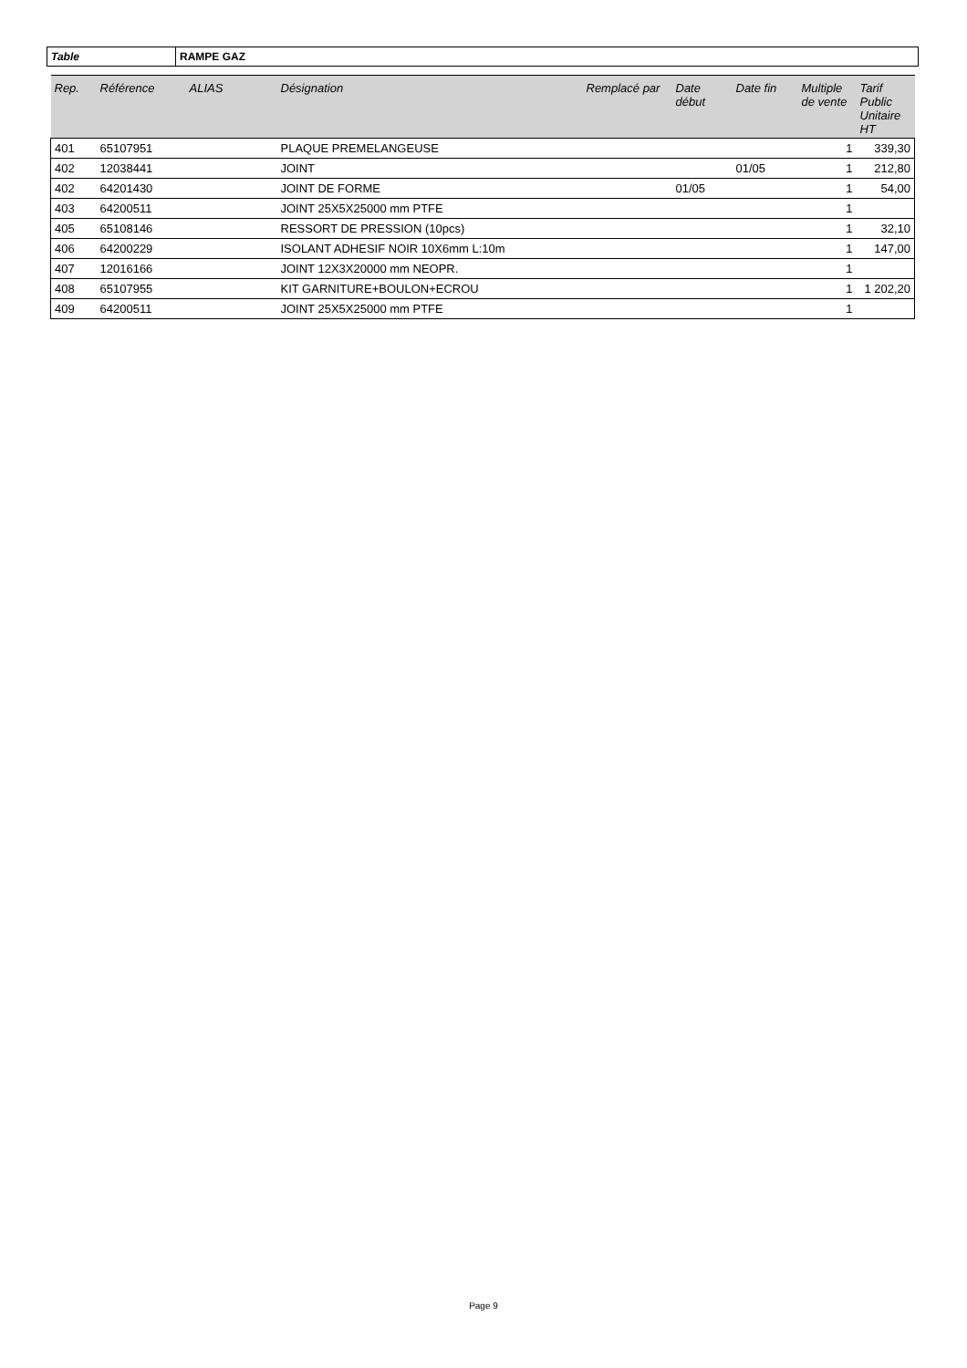| Table | RAMPE GAZ |
| Rep. | Référence | ALIAS | Désignation | Remplacé par | Date début | Date fin | Multiple de vente | Tarif Public Unitaire HT |
| --- | --- | --- | --- | --- | --- | --- | --- | --- |
| 401 | 65107951 | | PLAQUE PREMELANGEUSE | | | | 1 | 339,30 |
| 402 | 12038441 | | JOINT | | | 01/05 | 1 | 212,80 |
| 402 | 64201430 | | JOINT DE FORME | | 01/05 | | 1 | 54,00 |
| 403 | 64200511 | | JOINT 25X5X25000 mm PTFE | | | | 1 | |
| 405 | 65108146 | | RESSORT DE PRESSION (10pcs) | | | | 1 | 32,10 |
| 406 | 64200229 | | ISOLANT ADHESIF NOIR 10X6mm L:10m | | | | 1 | 147,00 |
| 407 | 12016166 | | JOINT 12X3X20000 mm NEOPR. | | | | 1 | |
| 408 | 65107955 | | KIT GARNITURE+BOULON+ECROU | | | | 1 | 1 202,20 |
| 409 | 64200511 | | JOINT 25X5X25000 mm PTFE | | | | 1 | |
Page 9